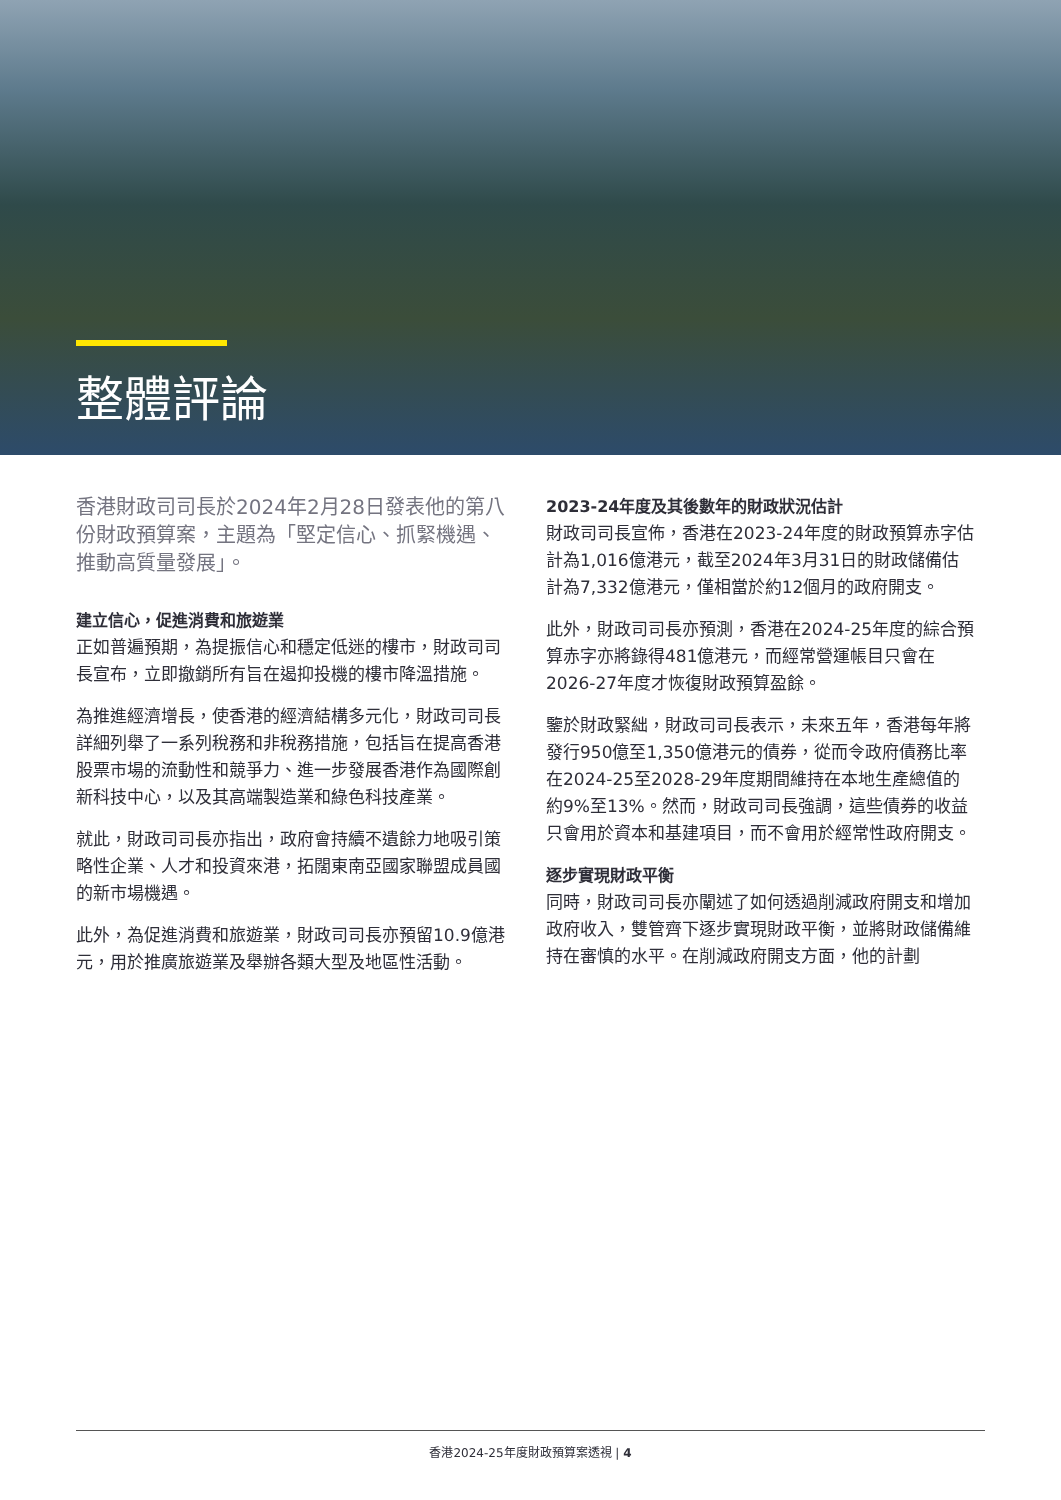整體評論
香港財政司司長於2024年2月28日發表他的第八份財政預算案，主題為「堅定信心、抓緊機遇、推動高質量發展」。
建立信心，促進消費和旅遊業
正如普遍預期，為提振信心和穩定低迷的樓市，財政司司長宣布，立即撤銷所有旨在遏抑投機的樓市降溫措施。
為推進經濟增長，使香港的經濟結構多元化，財政司司長詳細列舉了一系列稅務和非稅務措施，包括旨在提高香港股票市場的流動性和競爭力、進一步發展香港作為國際創新科技中心，以及其高端製造業和綠色科技產業。
就此，財政司司長亦指出，政府會持續不遺餘力地吸引策略性企業、人才和投資來港，拓闊東南亞國家聯盟成員國的新市場機遇。
此外，為促進消費和旅遊業，財政司司長亦預留10.9億港元，用於推廣旅遊業及舉辦各類大型及地區性活動。
2023-24年度及其後數年的財政狀況估計
財政司司長宣佈，香港在2023-24年度的財政預算赤字估計為1,016億港元，截至2024年3月31日的財政儲備估計為7,332億港元，僅相當於約12個月的政府開支。
此外，財政司司長亦預測，香港在2024-25年度的綜合預算赤字亦將錄得481億港元，而經常營運帳目只會在2026-27年度才恢復財政預算盈餘。
鑒於財政緊絀，財政司司長表示，未來五年，香港每年將發行950億至1,350億港元的債券，從而令政府債務比率在2024-25至2028-29年度期間維持在本地生產總值的約9%至13%。然而，財政司司長強調，這些債券的收益只會用於資本和基建項目，而不會用於經常性政府開支。
逐步實現財政平衡
同時，財政司司長亦闡述了如何透過削減政府開支和增加政府收入，雙管齊下逐步實現財政平衡，並將財政儲備維持在審慎的水平。在削減政府開支方面，他的計劃
香港2024-25年度財政預算案透視 | 4